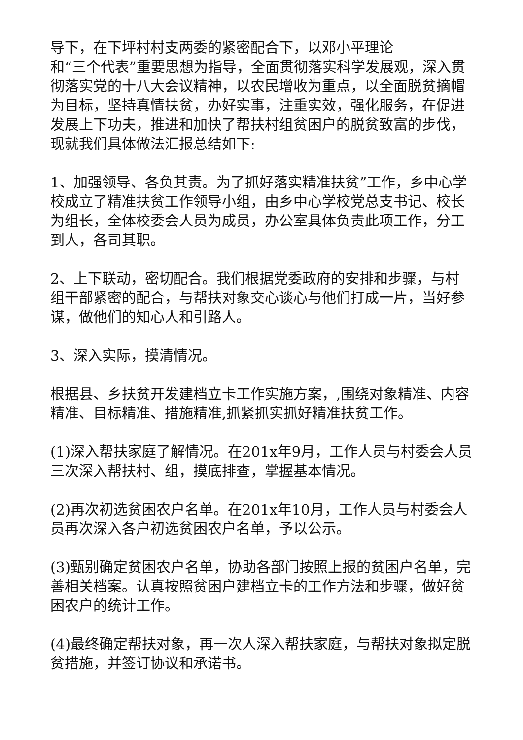导下，在下坪村村支两委的紧密配合下，以邓小平理论
和“三个代表”重要思想为指导，全面贯彻落实科学发展观，深入贯彻落实党的十八大会议精神，以农民增收为重点，以全面脱贫摘帽为目标，坚持真情扶贫，办好实事，注重实效，强化服务，在促进发展上下功夫，推进和加快了帮扶村组贫困户的脱贫致富的步伐，现就我们具体做法汇报总结如下:
1、加强领导、各负其责。为了抓好落实精准扶贫”工作，乡中心学校成立了精准扶贫工作领导小组，由乡中心学校党总支书记、校长为组长，全体校委会人员为成员，办公室具体负责此项工作，分工到人，各司其职。
2、上下联动，密切配合。我们根据党委政府的安排和步骤，与村组干部紧密的配合，与帮扶对象交心谈心与他们打成一片，当好参谋，做他们的知心人和引路人。
3、深入实际，摸清情况。
根据县、乡扶贫开发建档立卡工作实施方案，,围绕对象精准、内容精准、目标精准、措施精准,抓紧抓实抓好精准扶贫工作。
(1)深入帮扶家庭了解情况。在201x年9月，工作人员与村委会人员三次深入帮扶村、组，摸底排查，掌握基本情况。
(2)再次初选贫困农户名单。在201x年10月，工作人员与村委会人员再次深入各户初选贫困农户名单，予以公示。
(3)甄别确定贫困农户名单，协助各部门按照上报的贫困户名单，完善相关档案。认真按照贫困户建档立卡的工作方法和步骤，做好贫困农户的统计工作。
(4)最终确定帮扶对象，再一次人深入帮扶家庭，与帮扶对象拟定脱贫措施，并签订协议和承诺书。